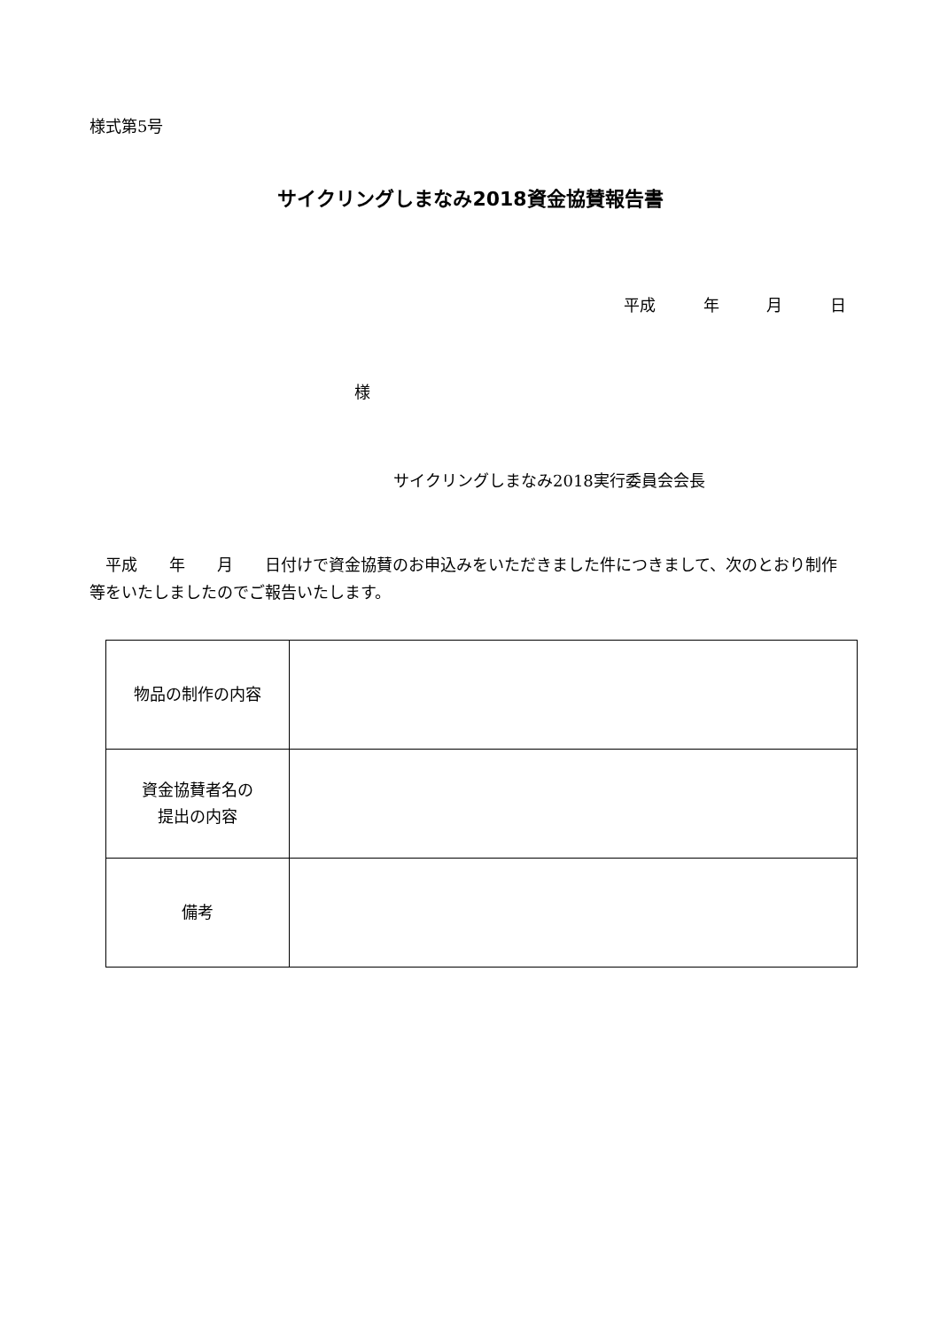様式第5号
サイクリングしまなみ2018資金協賛報告書
平成　 年　 月　 日
様
サイクリングしまなみ2018実行委員会会長
　平成　　年　　月　　日付けで資金協賛のお申込みをいただきました件につきまして、次のとおり制作等をいたしましたのでご報告いたします。
| 物品の制作の内容 | |
| 資金協賛者名の 提出の内容 | |
| 備考 | |